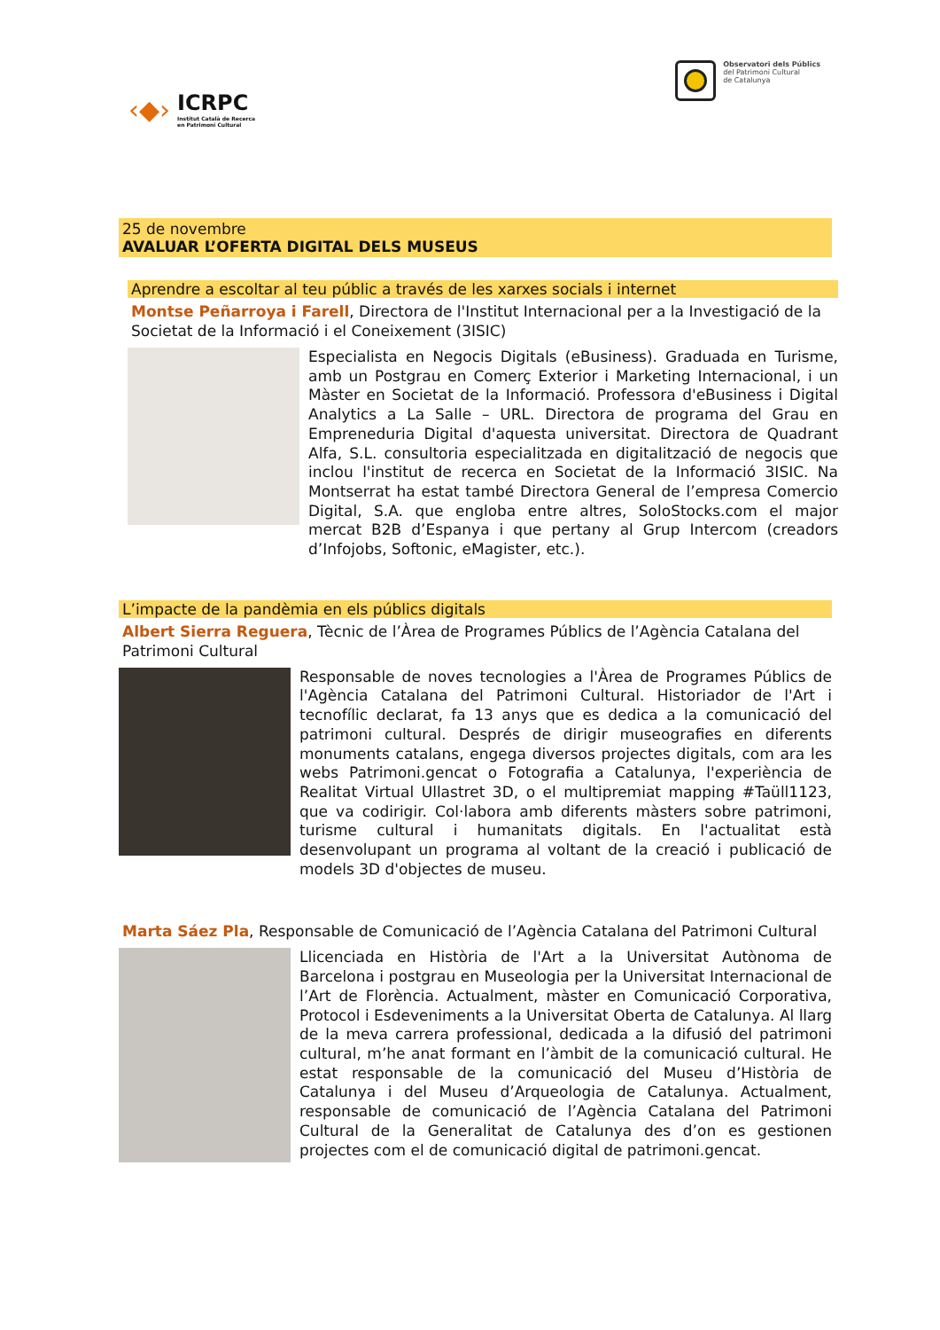‹◆›
ICRPC
Institut Català de Recerca
en Patrimoni Cultural
Observatori dels Públics
del Patrimoni Cultural
de Catalunya
25 de novembre
AVALUAR L’OFERTA DIGITAL DELS MUSEUS
Aprendre a escoltar al teu públic a través de les xarxes socials i internet
Montse Peñarroya i Farell, Directora de l'Institut Internacional per a la Investigació de la Societat de la Informació i el Coneixement (3ISIC)
Especialista en Negocis Digitals (eBusiness). Graduada en Turisme, amb un Postgrau en Comerç Exterior i Marketing Internacional, i un Màster en Societat de la Informació. Professora d'eBusiness i Digital Analytics a La Salle – URL. Directora de programa del Grau en Empreneduria Digital d'aquesta universitat. Directora de Quadrant Alfa, S.L. consultoria especialitzada en digitalització de negocis que inclou l'institut de recerca en Societat de la Informació 3ISIC. Na Montserrat ha estat també Directora General de l’empresa Comercio Digital, S.A. que engloba entre altres, SoloStocks.com el major mercat B2B d’Espanya i que pertany al Grup Intercom (creadors d’Infojobs, Softonic, eMagister, etc.).
L’impacte de la pandèmia en els públics digitals
Albert Sierra Reguera, Tècnic de l’Àrea de Programes Públics de l’Agència Catalana del Patrimoni Cultural
Responsable de noves tecnologies a l'Àrea de Programes Públics de l'Agència Catalana del Patrimoni Cultural. Historiador de l'Art i tecnofílic declarat, fa 13 anys que es dedica a la comunicació del patrimoni cultural. Després de dirigir museografies en diferents monuments catalans, engega diversos projectes digitals, com ara les webs Patrimoni.gencat o Fotografia a Catalunya, l'experiència de Realitat Virtual Ullastret 3D, o el multipremiat mapping #Taüll1123, que va codirigir. Col·labora amb diferents màsters sobre patrimoni, turisme cultural i humanitats digitals. En l'actualitat està desenvolupant un programa al voltant de la creació i publicació de models 3D d'objectes de museu.
Marta Sáez Pla, Responsable de Comunicació de l’Agència Catalana del Patrimoni Cultural
Llicenciada en Història de l'Art a la Universitat Autònoma de Barcelona i postgrau en Museologia per la Universitat Internacional de l’Art de Florència. Actualment, màster en Comunicació Corporativa, Protocol i Esdeveniments a la Universitat Oberta de Catalunya. Al llarg de la meva carrera professional, dedicada a la difusió del patrimoni cultural, m’he anat formant en l’àmbit de la comunicació cultural. He estat responsable de la comunicació del Museu d’Història de Catalunya i del Museu d’Arqueologia de Catalunya. Actualment, responsable de comunicació de l’Agència Catalana del Patrimoni Cultural de la Generalitat de Catalunya des d’on es gestionen projectes com el de comunicació digital de patrimoni.gencat.